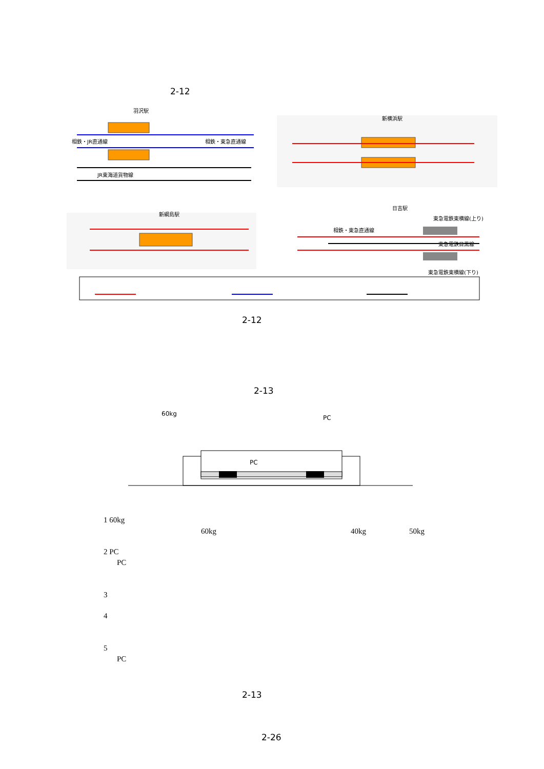2-12
相鉄・JR直通線
相鉄・東急直通線
JR東海道貨物線
羽沢駅
新横浜駅
新綱島駅
日吉駅
相鉄・東急直通線
東急電鉄東横線(上り)
東急電鉄目黒線
東急電鉄東横線(下り)
2-12
2-13
60kg
PC
PC
1 60kg
60kg 40kg 50kg
2 PC
PC
3
4
5
PC
2-13
2-26